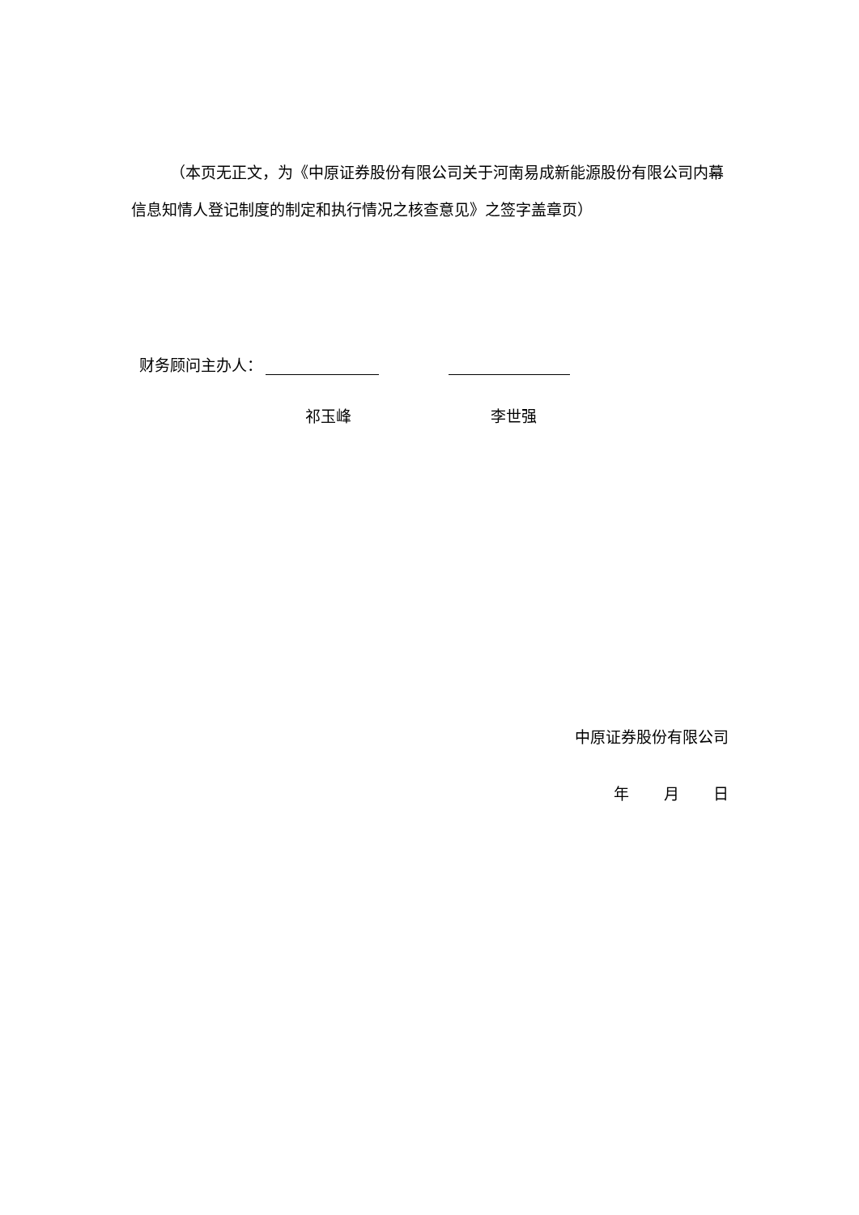（本页无正文，为《中原证券股份有限公司关于河南易成新能源股份有限公司内幕信息知情人登记制度的制定和执行情况之核查意见》之签字盖章页）
财务顾问主办人：
祁玉峰 李世强
中原证券股份有限公司
年 月 日